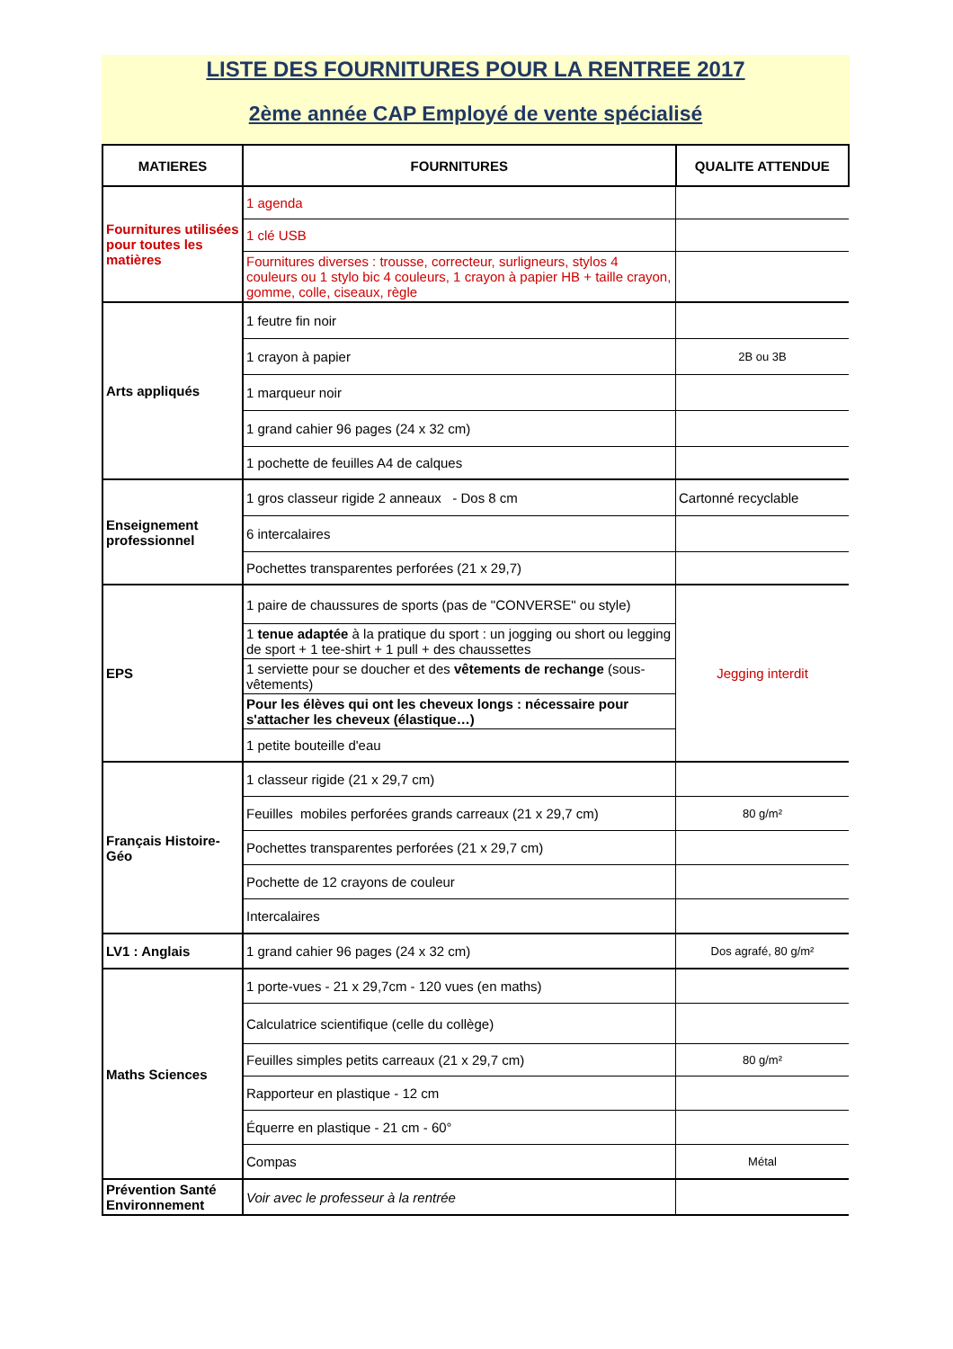LISTE DES FOURNITURES POUR LA RENTREE 2017
2ème année CAP Employé de vente spécialisé
| MATIERES | FOURNITURES | QUALITE ATTENDUE |
| --- | --- | --- |
| Fournitures utilisées pour toutes les matières | 1 agenda | |
| | 1 clé USB | |
| | Fournitures diverses : trousse, correcteur, surligneurs, stylos 4 couleurs ou 1 stylo bic 4 couleurs, 1 crayon à papier HB + taille crayon, gomme, colle, ciseaux, règle | |
| Arts appliqués | 1 feutre fin noir | |
| | 1 crayon à papier | 2B ou 3B |
| | 1 marqueur noir | |
| | 1 grand cahier 96 pages (24 x 32 cm) | |
| | 1 pochette de feuilles A4 de calques | |
| Enseignement professionnel | 1 gros classeur rigide 2 anneaux - Dos 8 cm | Cartonné recyclable |
| | 6 intercalaires | |
| | Pochettes transparentes perforées (21 x 29,7) | |
| EPS | 1 paire de chaussures de sports (pas de "CONVERSE" ou style) | Jegging interdit |
| | 1 tenue adaptée à la pratique du sport : un jogging ou short ou legging de sport + 1 tee-shirt + 1 pull + des chaussettes | |
| | 1 serviette pour se doucher et des vêtements de rechange (sous-vêtements) | |
| | Pour les élèves qui ont les cheveux longs : nécessaire pour s'attacher les cheveux (élastique…) | |
| | 1 petite bouteille d'eau | |
| Français Histoire-Géo | 1 classeur rigide (21 x 29,7 cm) | |
| | Feuilles mobiles perforées grands carreaux (21 x 29,7 cm) | 80 g/m² |
| | Pochettes transparentes perforées (21 x 29,7 cm) | |
| | Pochette de 12 crayons de couleur | |
| | Intercalaires | |
| LV1 : Anglais | 1 grand cahier 96 pages (24 x 32 cm) | Dos agrafé, 80 g/m² |
| Maths Sciences | 1 porte-vues - 21 x 29,7cm - 120 vues (en maths) | |
| | Calculatrice scientifique (celle du collège) | |
| | Feuilles simples petits carreaux (21 x 29,7 cm) | 80 g/m² |
| | Rapporteur en plastique - 12 cm | |
| | Équerre en plastique - 21 cm - 60° | |
| | Compas | Métal |
| Prévention Santé Environnement | Voir avec le professeur à la rentrée | |